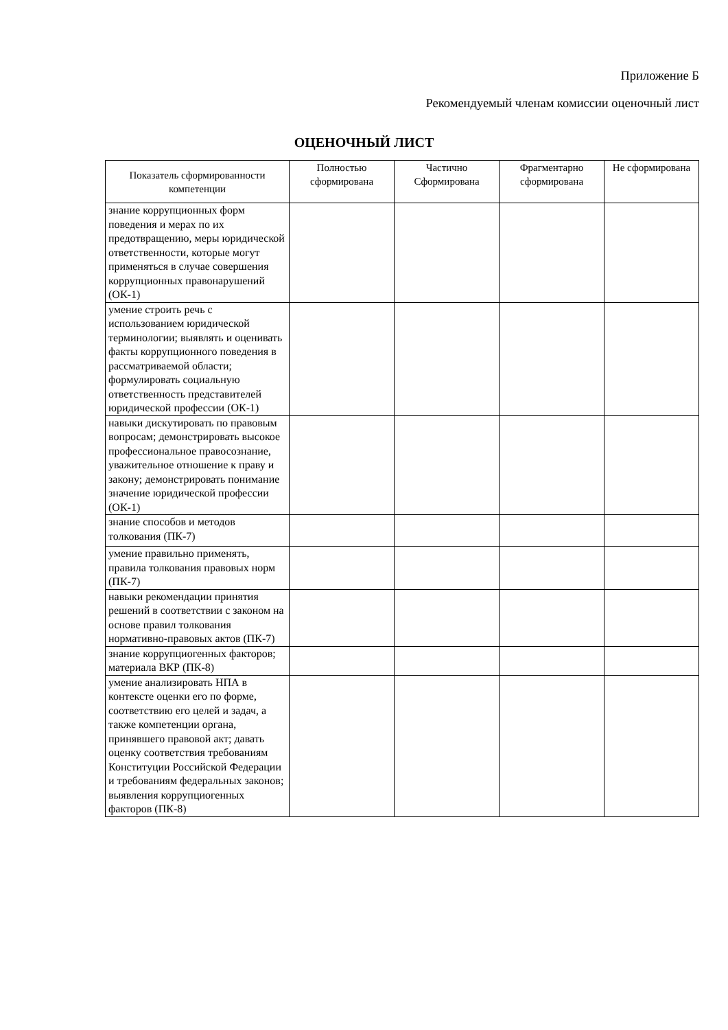Приложение Б
Рекомендуемый членам комиссии оценочный лист
ОЦЕНОЧНЫЙ ЛИСТ
| Показатель сформированности компетенции | Полностью сформирована | Частично Сформирована | Фрагментарно сформирована | Не сформирована |
| --- | --- | --- | --- | --- |
| знание коррупционных форм поведения и мерах по их предотвращению, меры юридической ответственности, которые могут применяться в случае совершения коррупционных правонарушений (ОК-1) | | | | |
| умение строить речь с использованием юридической терминологии; выявлять и оценивать факты коррупционного поведения в рассматриваемой области; формулировать социальную ответственность представителей юридической профессии (ОК-1) | | | | |
| навыки дискутировать по правовым вопросам; демонстрировать высокое профессиональное правосознание, уважительное отношение к праву и закону; демонстрировать понимание значение юридической профессии (ОК-1) | | | | |
| знание способов и методов толкования (ПК-7) | | | | |
| умение правильно применять, правила толкования правовых норм (ПК-7) | | | | |
| навыки рекомендации принятия решений в соответствии с законом на основе правил толкования нормативно-правовых актов (ПК-7) | | | | |
| знание коррупциогенных факторов; материала ВКР (ПК-8) | | | | |
| умение анализировать НПА в контексте оценки его по форме, соответствию его целей и задач, а также компетенции органа, принявшего правовой акт; давать оценку соответствия требованиям Конституции Российской Федерации и требованиям федеральных законов; выявления коррупциогенных факторов (ПК-8) | | | | |